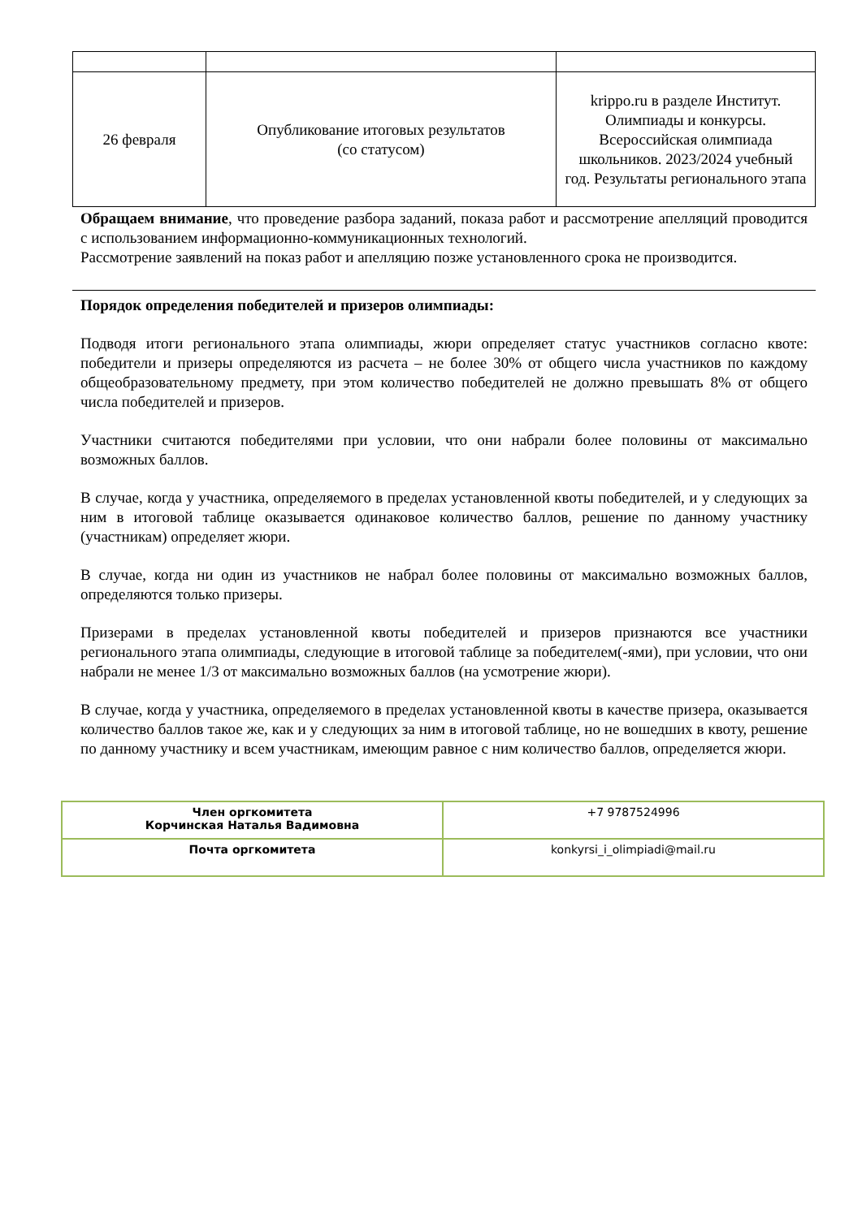| 26 февраля | Опубликование итоговых результатов (со статусом) | krippo.ru в разделе Институт. Олимпиады и конкурсы. Всероссийская олимпиада школьников. 2023/2024 учебный год. Результаты регионального этапа |
Обращаем внимание, что проведение разбора заданий, показа работ и рассмотрение апелляций проводится с использованием информационно-коммуникационных технологий.
Рассмотрение заявлений на показ работ и апелляцию позже установленного срока не производится.
Порядок определения победителей и призеров олимпиады:
Подводя итоги регионального этапа олимпиады, жюри определяет статус участников согласно квоте: победители и призеры определяются из расчета – не более 30% от общего числа участников по каждому общеобразовательному предмету, при этом количество победителей не должно превышать 8% от общего числа победителей и призеров.
Участники считаются победителями при условии, что они набрали более половины от максимально возможных баллов.
В случае, когда у участника, определяемого в пределах установленной квоты победителей, и у следующих за ним в итоговой таблице оказывается одинаковое количество баллов, решение по данному участнику (участникам) определяет жюри.
В случае, когда ни один из участников не набрал более половины от максимально возможных баллов, определяются только призеры.
Призерами в пределах установленной квоты победителей и призеров признаются все участники регионального этапа олимпиады, следующие в итоговой таблице за победителем(-ями), при условии, что они набрали не менее 1/3 от максимально возможных баллов (на усмотрение жюри).
В случае, когда у участника, определяемого в пределах установленной квоты в качестве призера, оказывается количество баллов такое же, как и у следующих за ним в итоговой таблице, но не вошедших в квоту, решение по данному участнику и всем участникам, имеющим равное с ним количество баллов, определяется жюри.
| Член оргкомитета Корчинская Наталья Вадимовна | +7 9787524996 |
| Почта оргкомитета | konkyrsi_i_olimpiadi@mail.ru |